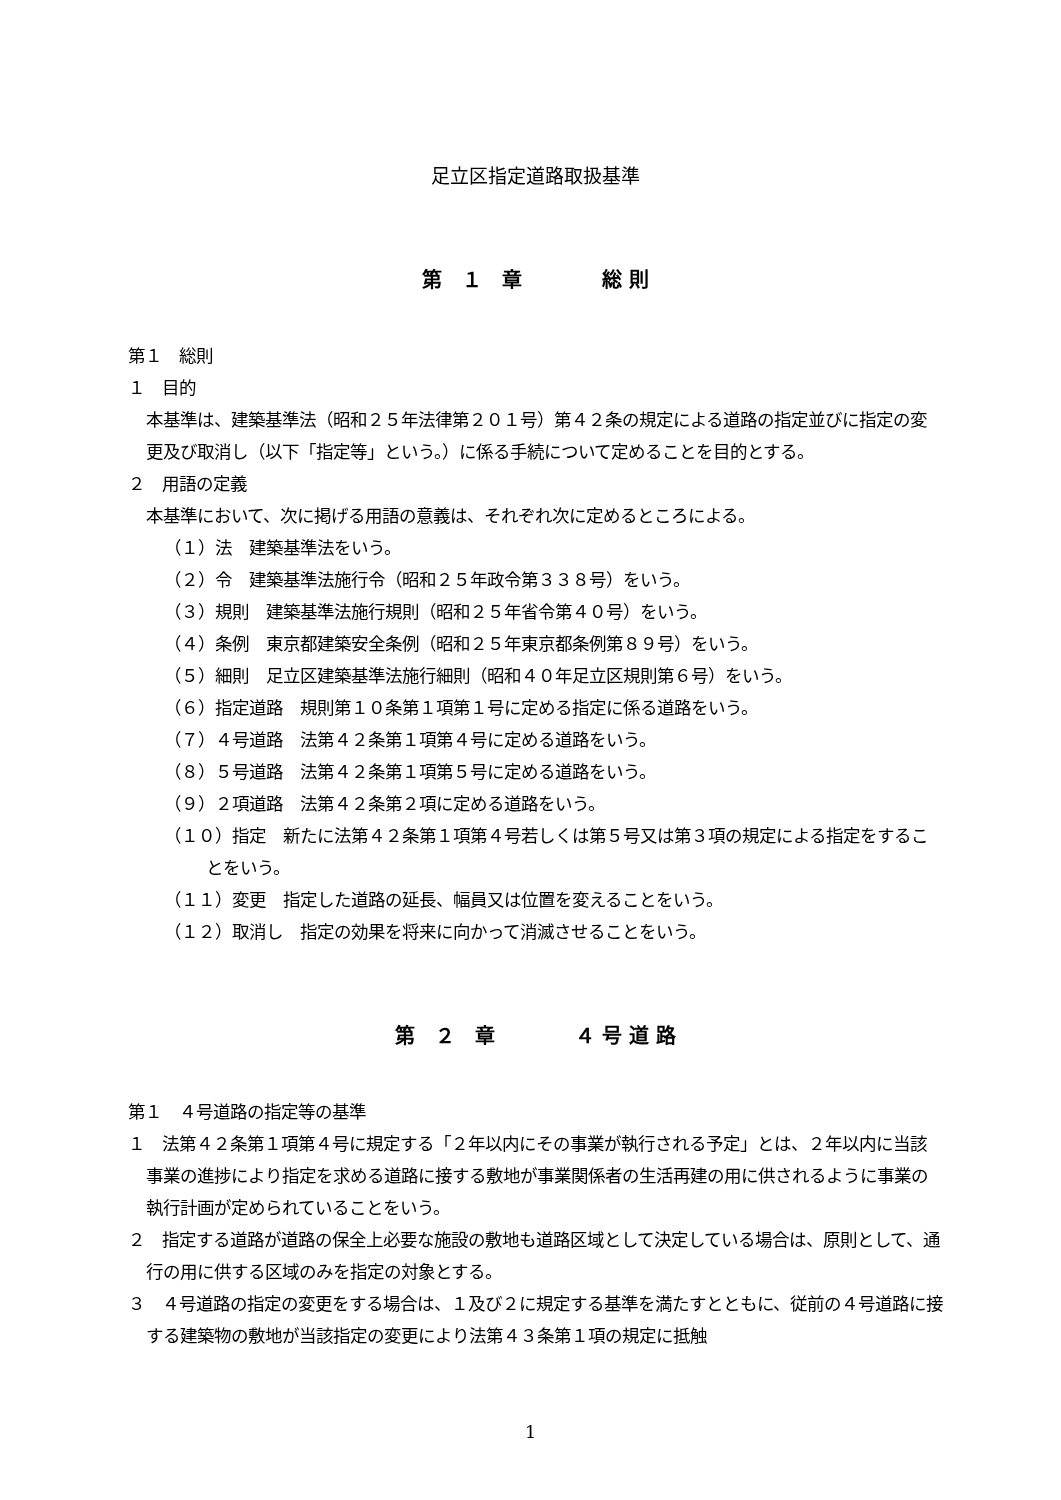足立区指定道路取扱基準
第　１　章　　　　総 則
第１　総則
１　目的
本基準は、建築基準法（昭和２５年法律第２０１号）第４２条の規定による道路の指定並びに指定の変更及び取消し（以下「指定等」という。）に係る手続について定めることを目的とする。
２　用語の定義
本基準において、次に掲げる用語の意義は、それぞれ次に定めるところによる。
（１）法　建築基準法をいう。
（２）令　建築基準法施行令（昭和２５年政令第３３８号）をいう。
（３）規則　建築基準法施行規則（昭和２５年省令第４０号）をいう。
（４）条例　東京都建築安全条例（昭和２５年東京都条例第８９号）をいう。
（５）細則　足立区建築基準法施行細則（昭和４０年足立区規則第６号）をいう。
（６）指定道路　規則第１０条第１項第１号に定める指定に係る道路をいう。
（７）４号道路　法第４２条第１項第４号に定める道路をいう。
（８）５号道路　法第４２条第１項第５号に定める道路をいう。
（９）２項道路　法第４２条第２項に定める道路をいう。
（１０）指定　新たに法第４２条第１項第４号若しくは第５号又は第３項の規定による指定をすることをいう。
（１１）変更　指定した道路の延長、幅員又は位置を変えることをいう。
（１２）取消し　指定の効果を将来に向かって消滅させることをいう。
第　２　章　　　　４ 号 道 路
第１　４号道路の指定等の基準
１　法第４２条第１項第４号に規定する「２年以内にその事業が執行される予定」とは、２年以内に当該事業の進捗により指定を求める道路に接する敷地が事業関係者の生活再建の用に供されるように事業の執行計画が定められていることをいう。
２　指定する道路が道路の保全上必要な施設の敷地も道路区域として決定している場合は、原則として、通行の用に供する区域のみを指定の対象とする。
３　４号道路の指定の変更をする場合は、１及び２に規定する基準を満たすとともに、従前の４号道路に接する建築物の敷地が当該指定の変更により法第４３条第１項の規定に抵触
1